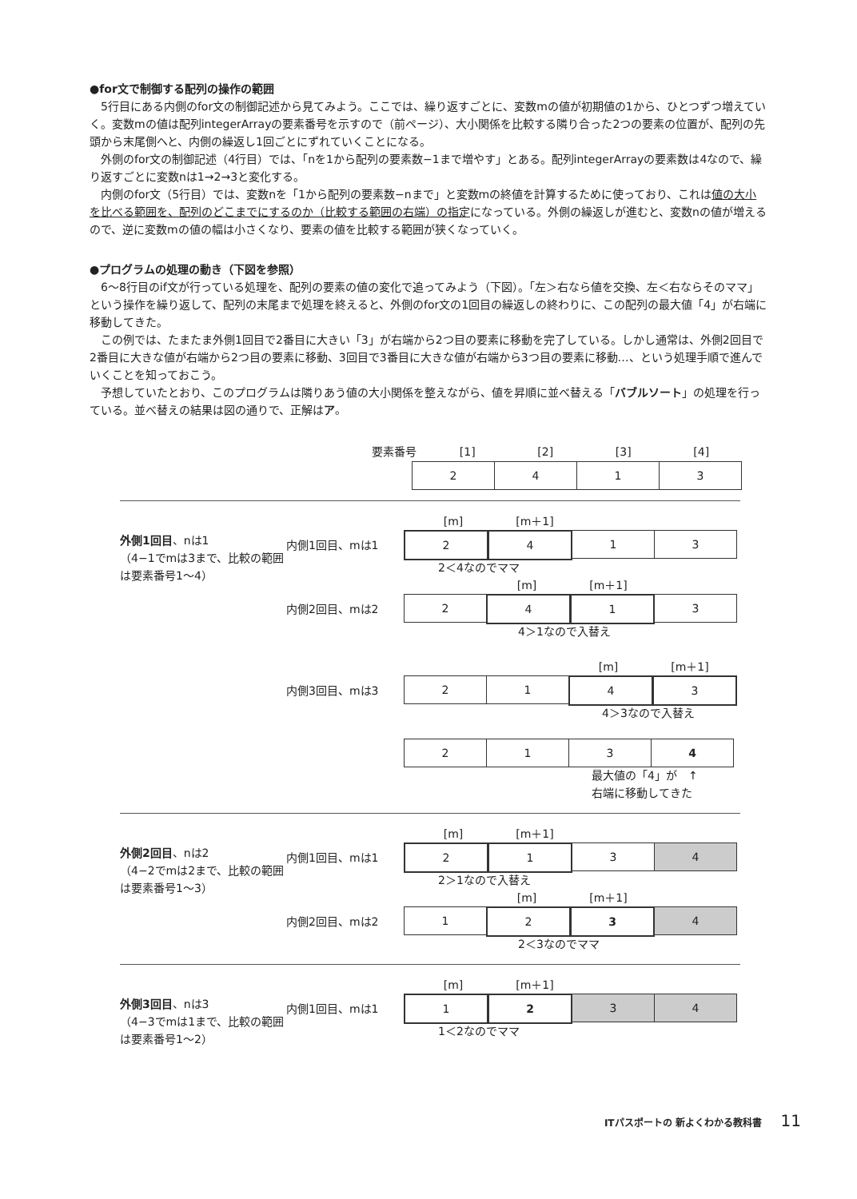●for文で制御する配列の操作の範囲
5行目にある内側のfor文の制御記述から見てみよう。ここでは、繰り返すごとに、変数mの値が初期値の1から、ひとつずつ増えていく。変数mの値は配列integerArrayの要素番号を示すので（前ページ）、大小関係を比較する隣り合った2つの要素の位置が、配列の先頭から末尾側へと、内側の繰返し1回ごとにずれていくことになる。
外側のfor文の制御記述（4行目）では、「nを1から配列の要素数−1まで増やす」とある。配列integerArrayの要素数は4なので、繰り返すごとに変数nは1→2→3と変化する。
内側のfor文（5行目）では、変数nを「1から配列の要素数−nまで」と変数mの終値を計算するために使っており、これは値の大小を比べる範囲を、配列のどこまでにするのか（比較する範囲の右端）の指定になっている。外側の繰返しが進むと、変数nの値が増えるので、逆に変数mの値の幅は小さくなり、要素の値を比較する範囲が狭くなっていく。
●プログラムの処理の動き（下図を参照）
6〜8行目のif文が行っている処理を、配列の要素の値の変化で追ってみよう（下図）。「左＞右なら値を交換、左＜右ならそのママ」という操作を繰り返して、配列の末尾まで処理を終えると、外側のfor文の1回目の繰返しの終わりに、この配列の最大値「4」が右端に移動してきた。
この例では、たまたま外側1回目で2番目に大きい「3」が右端から2つ目の要素に移動を完了している。しかし通常は、外側2回目で2番目に大きな値が右端から2つ目の要素に移動、3回目で3番目に大きな値が右端から3つ目の要素に移動…、という処理手順で進んでいくことを知っておこう。
予想していたとおり、このプログラムは隣りあう値の大小関係を整えながら、値を昇順に並べ替える「バブルソート」の処理を行っている。並べ替えの結果は図の通りで、正解はア。
要素番号 [1] [2] [3] [4]
2 4 1 3
[m] [m＋1]
外側1回目、nは1
（4−1でmは3まで、比較の範囲は要素番号1〜4）
内側1回目、mは1
2 4 1 3
2＜4なのでママ
[m] [m＋1]
内側2回目、mは2
2 4 1 3
4＞1なので入替え
[m] [m＋1]
内側3回目、mは3
2 1 4 3
4＞3なので入替え
2 1 3 4
最大値の「4」が　↑
右端に移動してきた
[m] [m＋1]
外側2回目、nは2
（4−2でmは2まで、比較の範囲は要素番号1〜3）
内側1回目、mは1
2 1 3 4
2＞1なので入替え
[m] [m＋1]
内側2回目、mは2
1 2 3 4
2＜3なのでママ
[m] [m＋1]
外側3回目、nは3
（4−3でmは1まで、比較の範囲は要素番号1〜2）
内側1回目、mは1
1 2 3 4
1＜2なのでママ
ITパスポートの 新よくわかる教科書 11